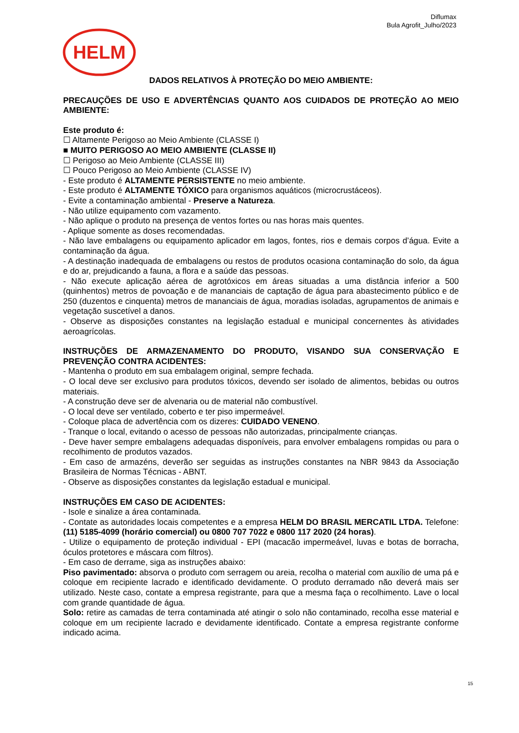Diflumax
Bula Agrofit_Julho/2023
HELM
DADOS RELATIVOS À PROTEÇÃO DO MEIO AMBIENTE:
PRECAUÇÕES DE USO E ADVERTÊNCIAS QUANTO AOS CUIDADOS DE PROTEÇÃO AO MEIO AMBIENTE:
Este produto é:
☐ Altamente Perigoso ao Meio Ambiente (CLASSE I)
■ MUITO PERIGOSO AO MEIO AMBIENTE (CLASSE II)
☐ Perigoso ao Meio Ambiente (CLASSE III)
☐ Pouco Perigoso ao Meio Ambiente (CLASSE IV)
- Este produto é ALTAMENTE PERSISTENTE no meio ambiente.
- Este produto é ALTAMENTE TÓXICO para organismos aquáticos (microcrustáceos).
- Evite a contaminação ambiental - Preserve a Natureza.
- Não utilize equipamento com vazamento.
- Não aplique o produto na presença de ventos fortes ou nas horas mais quentes.
- Aplique somente as doses recomendadas.
- Não lave embalagens ou equipamento aplicador em lagos, fontes, rios e demais corpos d’água. Evite a contaminação da água.
- A destinação inadequada de embalagens ou restos de produtos ocasiona contaminação do solo, da água e do ar, prejudicando a fauna, a flora e a saúde das pessoas.
- Não execute aplicação aérea de agrotóxicos em áreas situadas a uma distância inferior a 500 (quinhentos) metros de povoação e de mananciais de captação de água para abastecimento público e de 250 (duzentos e cinquenta) metros de mananciais de água, moradias isoladas, agrupamentos de animais e vegetação suscetível a danos.
- Observe as disposições constantes na legislação estadual e municipal concernentes às atividades aeroagrícolas.
INSTRUÇÕES DE ARMAZENAMENTO DO PRODUTO, VISANDO SUA CONSERVAÇÃO E PREVENÇÃO CONTRA ACIDENTES:
- Mantenha o produto em sua embalagem original, sempre fechada.
- O local deve ser exclusivo para produtos tóxicos, devendo ser isolado de alimentos, bebidas ou outros materiais.
- A construção deve ser de alvenaria ou de material não combustível.
- O local deve ser ventilado, coberto e ter piso impermeável.
- Coloque placa de advertência com os dizeres: CUIDADO VENENO.
- Tranque o local, evitando o acesso de pessoas não autorizadas, principalmente crianças.
- Deve haver sempre embalagens adequadas disponíveis, para envolver embalagens rompidas ou para o recolhimento de produtos vazados.
- Em caso de armazéns, deverão ser seguidas as instruções constantes na NBR 9843 da Associação Brasileira de Normas Técnicas - ABNT.
- Observe as disposições constantes da legislação estadual e municipal.
INSTRUÇÕES EM CASO DE ACIDENTES:
- Isole e sinalize a área contaminada.
- Contate as autoridades locais competentes e a empresa HELM DO BRASIL MERCATIL LTDA. Telefone: (11) 5185-4099 (horário comercial) ou 0800 707 7022 e 0800 117 2020 (24 horas).
- Utilize o equipamento de proteção individual - EPI (macacão impermeável, luvas e botas de borracha, óculos protetores e máscara com filtros).
- Em caso de derrame, siga as instruções abaixo:
Piso pavimentado: absorva o produto com serragem ou areia, recolha o material com auxílio de uma pá e coloque em recipiente lacrado e identificado devidamente. O produto derramado não deverá mais ser utilizado. Neste caso, contate a empresa registrante, para que a mesma faça o recolhimento. Lave o local com grande quantidade de água.
Solo: retire as camadas de terra contaminada até atingir o solo não contaminado, recolha esse material e coloque em um recipiente lacrado e devidamente identificado. Contate a empresa registrante conforme indicado acima.
15